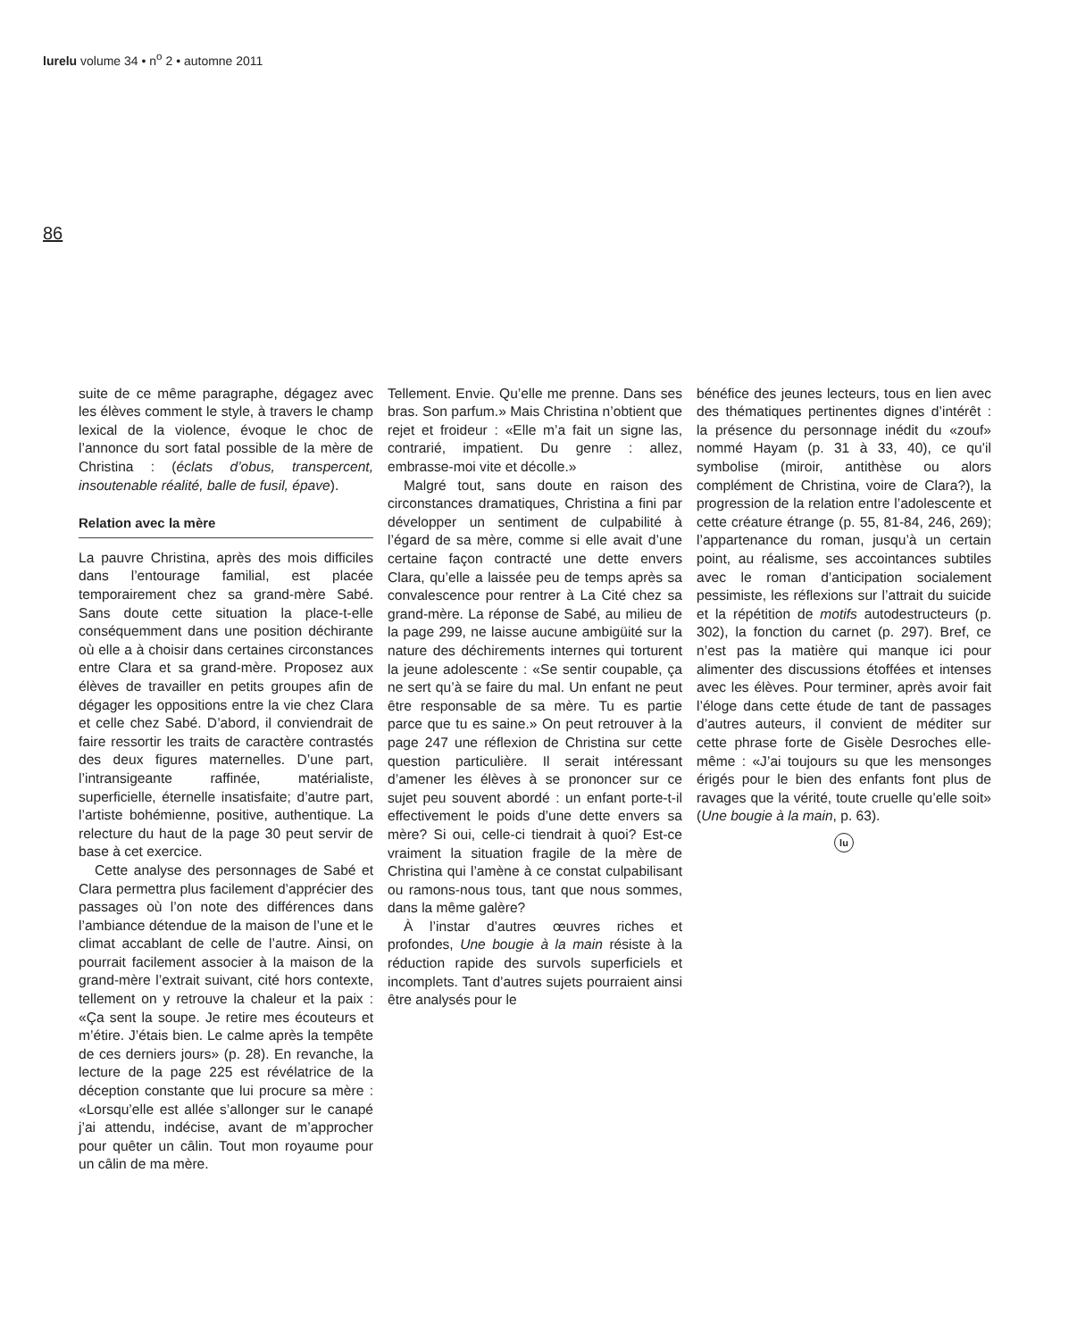lurelu volume 34 • n<sup>o</sup> 2 • automne 2011
86
suite de ce même paragraphe, dégagez avec les élèves comment le style, à travers le champ lexical de la violence, évoque le choc de l’annonce du sort fatal possible de la mère de Christina : (éclats d’obus, transpercent, insoutenable réalité, balle de fusil, épave).
Relation avec la mère
La pauvre Christina, après des mois difficiles dans l’entourage familial, est placée temporairement chez sa grand-mère Sabé. Sans doute cette situation la place-t-elle conséquemment dans une position déchirante où elle a à choisir dans certaines circonstances entre Clara et sa grand-mère. Proposez aux élèves de travailler en petits groupes afin de dégager les oppositions entre la vie chez Clara et celle chez Sabé. D’abord, il conviendrait de faire ressortir les traits de caractère contrastés des deux figures maternelles. D’une part, l’intransigeante raffinée, matérialiste, superficielle, éternelle insatisfaite; d’autre part, l’artiste bohémienne, positive, authentique. La relecture du haut de la page 30 peut servir de base à cet exercice.
Cette analyse des personnages de Sabé et Clara permettra plus facilement d’apprécier des passages où l’on note des différences dans l’ambiance détendue de la maison de l’une et le climat accablant de celle de l’autre. Ainsi, on pourrait facilement associer à la maison de la grand-mère l’extrait suivant, cité hors contexte, tellement on y retrouve la chaleur et la paix : «Ça sent la soupe. Je retire mes écouteurs et m’étire. J’étais bien. Le calme après la tempête de ces derniers jours» (p. 28). En revanche, la lecture de la page 225 est révélatrice de la déception constante que lui procure sa mère : «Lorsqu’elle est allée s’allonger sur le canapé j’ai attendu, indécise, avant de m’approcher pour quêter un câlin. Tout mon royaume pour un câlin de ma mère.
Tellement. Envie. Qu’elle me prenne. Dans ses bras. Son parfum.» Mais Christina n’obtient que rejet et froideur : «Elle m’a fait un signe las, contrarié, impatient. Du genre : allez, embrasse-moi vite et décolle.»
Malgré tout, sans doute en raison des circonstances dramatiques, Christina a fini par développer un sentiment de culpabilité à l’égard de sa mère, comme si elle avait d’une certaine façon contracté une dette envers Clara, qu’elle a laissée peu de temps après sa convalescence pour rentrer à La Cité chez sa grand-mère. La réponse de Sabé, au milieu de la page 299, ne laisse aucune ambigüité sur la nature des déchirements internes qui torturent la jeune adolescente : «Se sentir coupable, ça ne sert qu’à se faire du mal. Un enfant ne peut être responsable de sa mère. Tu es partie parce que tu es saine.» On peut retrouver à la page 247 une réflexion de Christina sur cette question particulière. Il serait intéressant d’amener les élèves à se prononcer sur ce sujet peu souvent abordé : un enfant porte-t-il effectivement le poids d’une dette envers sa mère? Si oui, celle-ci tiendrait à quoi? Est-ce vraiment la situation fragile de la mère de Christina qui l’amène à ce constat culpabilisant ou ramons-nous tous, tant que nous sommes, dans la même galère?
À l’instar d’autres œuvres riches et profondes, Une bougie à la main résiste à la réduction rapide des survols superficiels et incomplets. Tant d’autres sujets pourraient ainsi être analysés pour le
bénéfice des jeunes lecteurs, tous en lien avec des thématiques pertinentes dignes d’intérêt : la présence du personnage inédit du «zouf» nommé Hayam (p. 31 à 33, 40), ce qu’il symbolise (miroir, antithèse ou alors complément de Christina, voire de Clara?), la progression de la relation entre l’adolescente et cette créature étrange (p. 55, 81-84, 246, 269); l’appartenance du roman, jusqu’à un certain point, au réalisme, ses accointances subtiles avec le roman d’anticipation socialement pessimiste, les réflexions sur l’attrait du suicide et la répétition de motifs autodestructeurs (p. 302), la fonction du carnet (p. 297). Bref, ce n’est pas la matière qui manque ici pour alimenter des discussions étoffées et intenses avec les élèves. Pour terminer, après avoir fait l’éloge dans cette étude de tant de passages d’autres auteurs, il convient de méditer sur cette phrase forte de Gisèle Desroches elle-même : «J’ai toujours su que les mensonges érigés pour le bien des enfants font plus de ravages que la vérité, toute cruelle qu’elle soit» (Une bougie à la main, p. 63).
lu